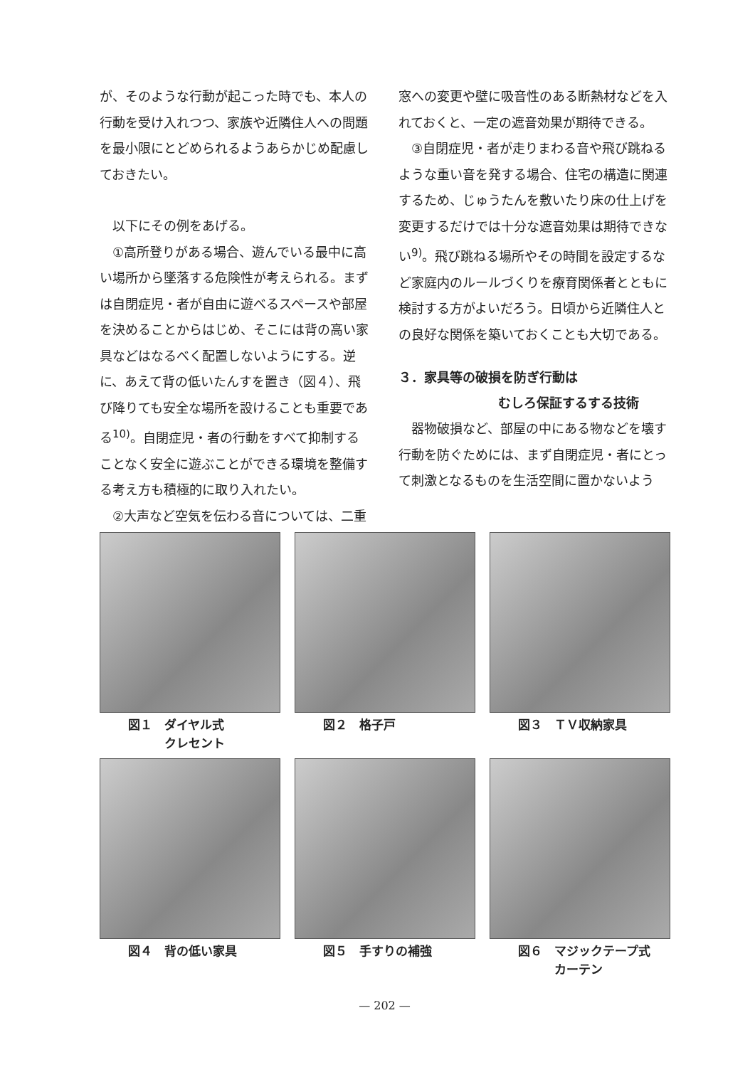が、そのような行動が起こった時でも、本人の行動を受け入れつつ、家族や近隣住人への問題を最小限にとどめられるようあらかじめ配慮しておきたい。
以下にその例をあげる。
①高所登りがある場合、遊んでいる最中に高い場所から墜落する危険性が考えられる。まずは自閉症児・者が自由に遊べるスペースや部屋を決めることからはじめ、そこには背の高い家具などはなるべく配置しないようにする。逆に、あえて背の低いたんすを置き（図４）、飛び降りても安全な場所を設けることも重要である<sup>10)</sup>。自閉症児・者の行動をすべて抑制することなく安全に遊ぶことができる環境を整備する考え方も積極的に取り入れたい。
②大声など空気を伝わる音については、二重
窓への変更や壁に吸音性のある断熱材などを入れておくと、一定の遮音効果が期待できる。
③自閉症児・者が走りまわる音や飛び跳ねるような重い音を発する場合、住宅の構造に関連するため、じゅうたんを敷いたり床の仕上げを変更するだけでは十分な遮音効果は期待できない<sup>9)</sup>。飛び跳ねる場所やその時間を設定するなど家庭内のルールづくりを療育関係者とともに検討する方がよいだろう。日頃から近隣住人との良好な関係を築いておくことも大切である。
３．家具等の破損を防ぎ行動は
むしろ保証するする技術
器物破損など、部屋の中にある物などを壊す行動を防ぐためには、まず自閉症児・者にとって刺激となるものを生活空間に置かないよう
図１　ダイヤル式
　　　クレセント
図２　格子戸
図３　ＴＶ収納家具
図４　背の低い家具
図５　手すりの補強
図６　マジックテープ式
　　　カーテン
— 202 —